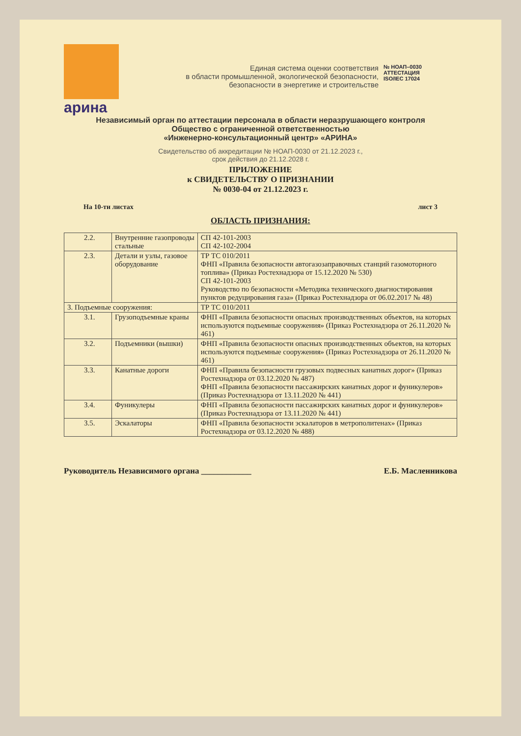арина
Единая система оценки соответствия
в области промышленной, экологической безопасности,
безопасности в энергетике и строительстве
№ НОАП–0030
АТТЕСТАЦИЯ
ISO/IEC 17024
Независимый орган по аттестации персонала в области неразрушающего контроля
Общество с ограниченной ответственностью
«Инженерно-консультационный центр» «АРИНА»
Свидетельство об аккредитации № НОАП-0030 от 21.12.2023 г.,
срок действия до 21.12.2028 г.
ПРИЛОЖЕНИЕ
к СВИДЕТЕЛЬСТВУ О ПРИЗНАНИИ
№ 0030-04 от 21.12.2023 г.
На 10-ти листах лист 3
ОБЛАСТЬ ПРИЗНАНИЯ:
| 2.2. | Внутренние газопроводы стальные | СП 42-101-2003 СП 42-102-2004 |
| 2.3. | Детали и узлы, газовое оборудование | ТР ТС 010/2011 ФНП «Правила безопасности автогазозаправочных станций газомоторного топлива» (Приказ Ростехнадзора от 15.12.2020 № 530) СП 42-101-2003 Руководство по безопасности «Методика технического диагностирования пунктов редуцирования газа» (Приказ Ростехнадзора от 06.02.2017 № 48) |
| 3. Подъемные сооружения: | | ТР ТС 010/2011 |
| 3.1. | Грузоподъемные краны | ФНП «Правила безопасности опасных производственных объектов, на которых используются подъемные сооружения» (Приказ Ростехнадзора от 26.11.2020 № 461) |
| 3.2. | Подъемники (вышки) | ФНП «Правила безопасности опасных производственных объектов, на которых используются подъемные сооружения» (Приказ Ростехнадзора от 26.11.2020 № 461) |
| 3.3. | Канатные дороги | ФНП «Правила безопасности грузовых подвесных канатных дорог» (Приказ Ростехнадзора от 03.12.2020 № 487) ФНП «Правила безопасности пассажирских канатных дорог и фуникулеров» (Приказ Ростехнадзора от 13.11.2020 № 441) |
| 3.4. | Фуникулеры | ФНП «Правила безопасности пассажирских канатных дорог и фуникулеров» (Приказ Ростехнадзора от 13.11.2020 № 441) |
| 3.5. | Эскалаторы | ФНП «Правила безопасности эскалаторов в метрополитенах» (Приказ Ростехнадзора от 03.12.2020 № 488) |
Руководитель Независимого органа ____________ Е.Б. Масленникова